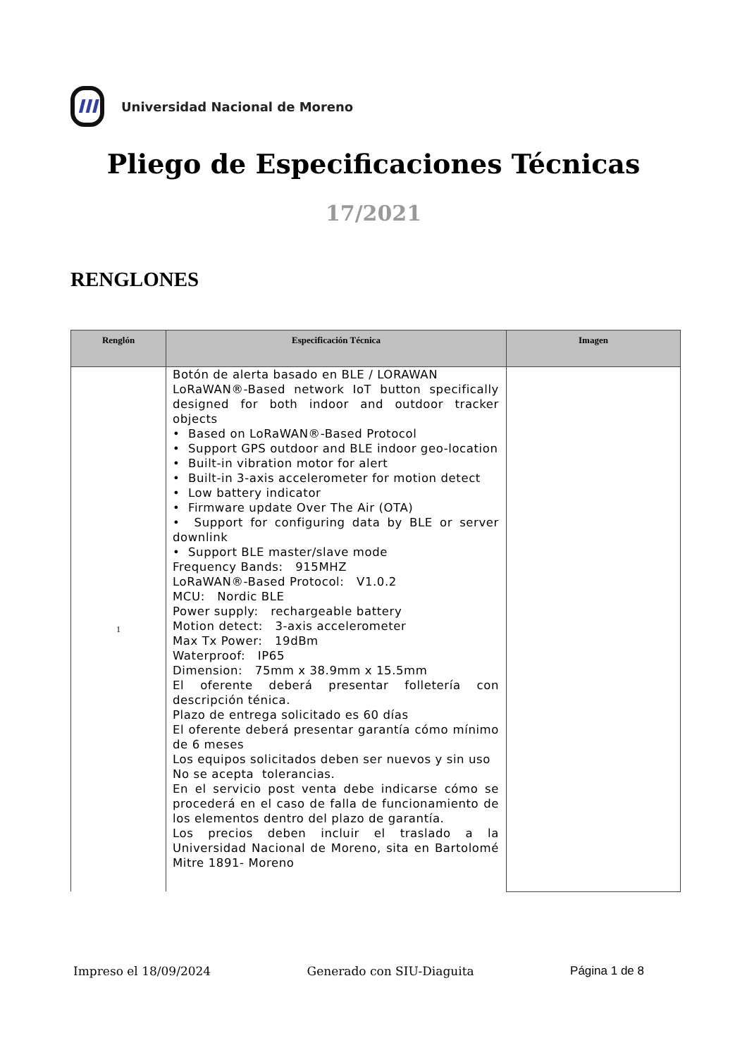III
Universidad Nacional de Moreno
Pliego de Especificaciones Técnicas
17/2021
RENGLONES
| Renglón | Especificación Técnica | Imagen |
| --- | --- | --- |
| 1 | Botón de alerta basado en BLE / LORAWAN LoRaWAN®-Based network IoT button specifically designed for both indoor and outdoor tracker objects • Based on LoRaWAN®-Based Protocol • Support GPS outdoor and BLE indoor geo-location • Built-in vibration motor for alert • Built-in 3-axis accelerometer for motion detect • Low battery indicator • Firmware update Over The Air (OTA) • Support for configuring data by BLE or server downlink • Support BLE master/slave mode Frequency Bands: 915MHZ LoRaWAN®-Based Protocol: V1.0.2 MCU: Nordic BLE Power supply: rechargeable battery Motion detect: 3-axis accelerometer Max Tx Power: 19dBm Waterproof: IP65 Dimension: 75mm x 38.9mm x 15.5mm El oferente deberá presentar folletería con descripción ténica. Plazo de entrega solicitado es 60 días El oferente deberá presentar garantía cómo mínimo de 6 meses Los equipos solicitados deben ser nuevos y sin uso No se acepta tolerancias. En el servicio post venta debe indicarse cómo se procederá en el caso de falla de funcionamiento de los elementos dentro del plazo de garantía. Los precios deben incluir el traslado a la Universidad Nacional de Moreno, sita en Bartolomé Mitre 1891- Moreno | |
Impreso el 18/09/2024 Generado con SIU-Diaguita Página 1 de 8